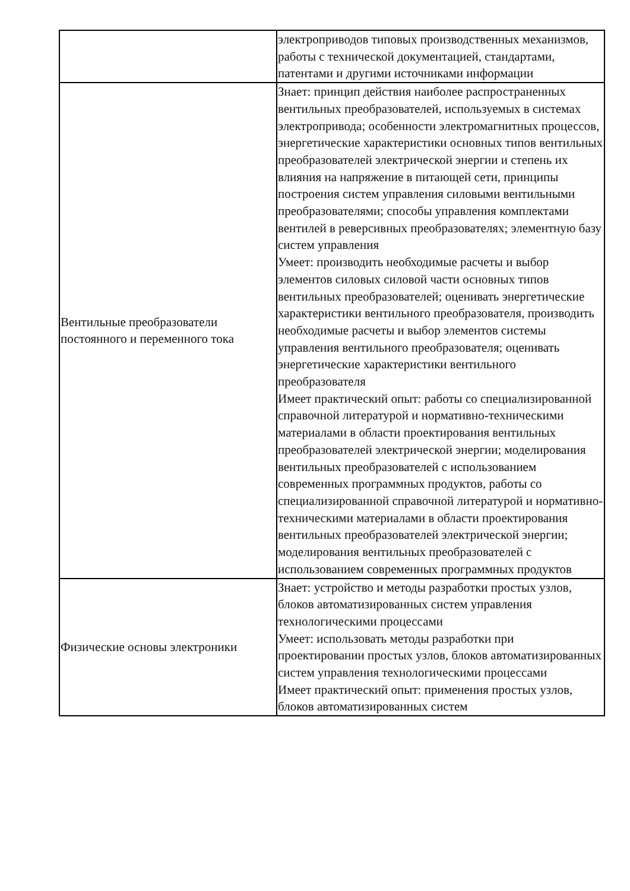| | электроприводов типовых производственных механизмов, работы с технической документацией, стандартами, патентами и другими источниками информации |
| Вентильные преобразователи постоянного и переменного тока | Знает: принцип действия наиболее распространенных вентильных преобразователей, используемых в системах электропривода; особенности электромагнитных процессов, энергетические характеристики основных типов вентильных преобразователей электрической энергии и степень их влияния на напряжение в питающей сети, принципы построения систем управления силовыми вентильными преобразователями; способы управления комплектами вентилей в реверсивных преобразователях; элементную базу систем управления Умеет: производить необходимые расчеты и выбор элементов силовых силовой части основных типов вентильных преобразователей; оценивать энергетические характеристики вентильного преобразователя, производить необходимые расчеты и выбор элементов системы управления вентильного преобразователя; оценивать энергетические характеристики вентильного преобразователя Имеет практический опыт: работы со специализированной справочной литературой и нормативно-техническими материалами в области проектирования вентильных преобразователей электрической энергии; моделирования вентильных преобразователей с использованием современных программных продуктов, работы со специализированной справочной литературой и нормативно-техническими материалами в области проектирования вентильных преобразователей электрической энергии; моделирования вентильных преобразователей с использованием современных программных продуктов |
| Физические основы электроники | Знает: устройство и методы разработки простых узлов, блоков автоматизированных систем управления технологическими процессами Умеет: использовать методы разработки при проектировании простых узлов, блоков автоматизированных систем управления технологическими процессами Имеет практический опыт: применения простых узлов, блоков автоматизированных систем |